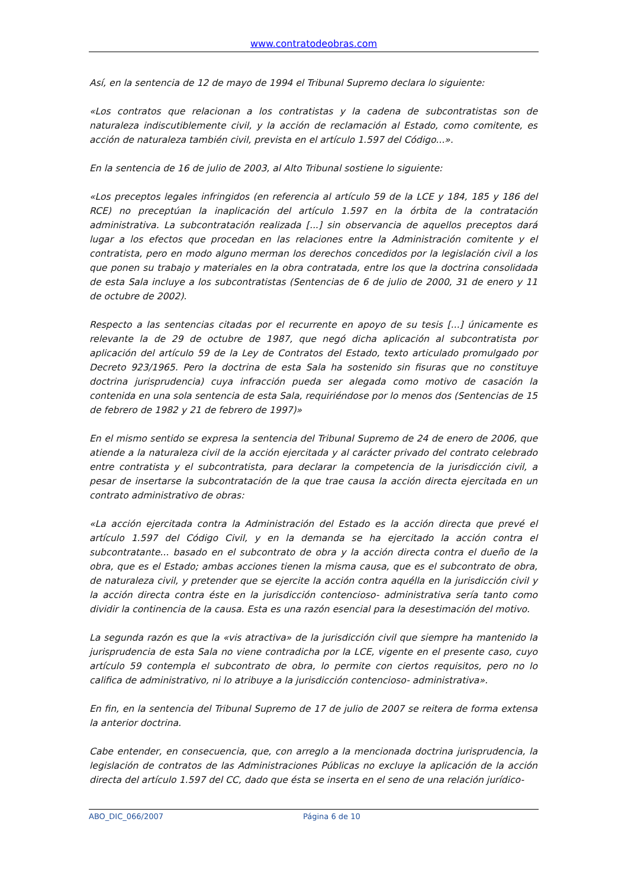www.contratodeobras.com
Así, en la sentencia de 12 de mayo de 1994 el Tribunal Supremo declara lo siguiente:
«Los contratos que relacionan a los contratistas y la cadena de subcontratistas son de naturaleza indiscutiblemente civil, y la acción de reclamación al Estado, como comitente, es acción de naturaleza también civil, prevista en el artículo 1.597 del Código...».
En la sentencia de 16 de julio de 2003, al Alto Tribunal sostiene lo siguiente:
«Los preceptos legales infringidos (en referencia al artículo 59 de la LCE y 184, 185 y 186 del RCE) no preceptúan la inaplicación del artículo 1.597 en la órbita de la contratación administrativa. La subcontratación realizada [...] sin observancia de aquellos preceptos dará lugar a los efectos que procedan en las relaciones entre la Administración comitente y el contratista, pero en modo alguno merman los derechos concedidos por la legislación civil a los que ponen su trabajo y materiales en la obra contratada, entre los que la doctrina consolidada de esta Sala incluye a los subcontratistas (Sentencias de 6 de julio de 2000, 31 de enero y 11 de octubre de 2002).
Respecto a las sentencias citadas por el recurrente en apoyo de su tesis [...] únicamente es relevante la de 29 de octubre de 1987, que negó dicha aplicación al subcontratista por aplicación del artículo 59 de la Ley de Contratos del Estado, texto articulado promulgado por Decreto 923/1965. Pero la doctrina de esta Sala ha sostenido sin fisuras que no constituye doctrina jurisprudencia) cuya infracción pueda ser alegada como motivo de casación la contenida en una sola sentencia de esta Sala, requiriéndose por lo menos dos (Sentencias de 15 de febrero de 1982 y 21 de febrero de 1997)»
En el mismo sentido se expresa la sentencia del Tribunal Supremo de 24 de enero de 2006, que atiende a la naturaleza civil de la acción ejercitada y al carácter privado del contrato celebrado entre contratista y el subcontratista, para declarar la competencia de la jurisdicción civil, a pesar de insertarse la subcontratación de la que trae causa la acción directa ejercitada en un contrato administrativo de obras:
«La acción ejercitada contra la Administración del Estado es la acción directa que prevé el artículo 1.597 del Código Civil, y en la demanda se ha ejercitado la acción contra el subcontratante... basado en el subcontrato de obra y la acción directa contra el dueño de la obra, que es el Estado; ambas acciones tienen la misma causa, que es el subcontrato de obra, de naturaleza civil, y pretender que se ejercite la acción contra aquélla en la jurisdicción civil y la acción directa contra éste en la jurisdicción contencioso- administrativa sería tanto como dividir la continencia de la causa. Esta es una razón esencial para la desestimación del motivo.
La segunda razón es que la «vis atractiva» de la jurisdicción civil que siempre ha mantenido la jurisprudencia de esta Sala no viene contradicha por la LCE, vigente en el presente caso, cuyo artículo 59 contempla el subcontrato de obra, lo permite con ciertos requisitos, pero no lo califica de administrativo, ni lo atribuye a la jurisdicción contencioso- administrativa».
En fin, en la sentencia del Tribunal Supremo de 17 de julio de 2007 se reitera de forma extensa la anterior doctrina.
Cabe entender, en consecuencia, que, con arreglo a la mencionada doctrina jurisprudencia, la legislación de contratos de las Administraciones Públicas no excluye la aplicación de la acción directa del artículo 1.597 del CC, dado que ésta se inserta en el seno de una relación jurídico-
ABO_DIC_066/2007 Página 6 de 10